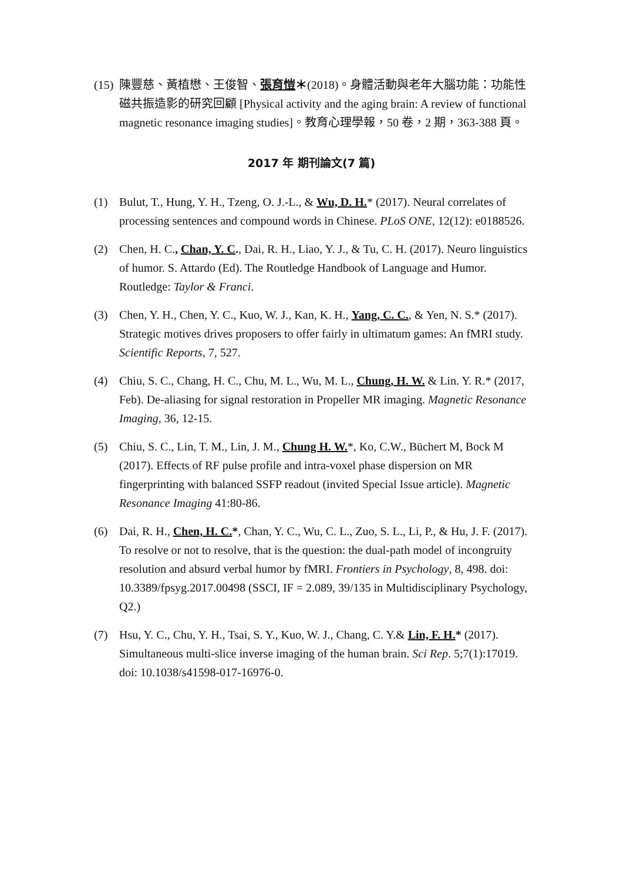(15) 陳豐慈、黃植懋、王俊智、張育愷＊(2018)。身體活動與老年大腦功能：功能性磁共振造影的研究回顧 [Physical activity and the aging brain: A review of functional magnetic resonance imaging studies]。教育心理學報，50 卷，2 期，363-388 頁。
2017 年 期刊論文(7 篇)
(1) Bulut, T., Hung, Y. H., Tzeng, O. J.-L., & Wu, D. H.* (2017). Neural correlates of processing sentences and compound words in Chinese. PLoS ONE, 12(12): e0188526.
(2) Chen, H. C., Chan, Y. C., Dai, R. H., Liao, Y. J., & Tu, C. H. (2017). Neuro linguistics of humor. S. Attardo (Ed). The Routledge Handbook of Language and Humor. Routledge: Taylor & Franci.
(3) Chen, Y. H., Chen, Y. C., Kuo, W. J., Kan, K. H., Yang, C. C., & Yen, N. S.* (2017). Strategic motives drives proposers to offer fairly in ultimatum games: An fMRI study. Scientific Reports, 7, 527.
(4) Chiu, S. C., Chang, H. C., Chu, M. L., Wu, M. L., Chung, H. W. & Lin. Y. R.* (2017, Feb). De-aliasing for signal restoration in Propeller MR imaging. Magnetic Resonance Imaging, 36, 12-15.
(5) Chiu, S. C., Lin, T. M., Lin, J. M., Chung H. W.*, Ko, C.W., Büchert M, Bock M (2017). Effects of RF pulse profile and intra-voxel phase dispersion on MR fingerprinting with balanced SSFP readout (invited Special Issue article). Magnetic Resonance Imaging 41:80-86.
(6) Dai, R. H., Chen, H. C.*, Chan, Y. C., Wu, C. L., Zuo, S. L., Li, P., & Hu, J. F. (2017). To resolve or not to resolve, that is the question: the dual-path model of incongruity resolution and absurd verbal humor by fMRI. Frontiers in Psychology, 8, 498. doi: 10.3389/fpsyg.2017.00498 (SSCI, IF = 2.089, 39/135 in Multidisciplinary Psychology, Q2.)
(7) Hsu, Y. C., Chu, Y. H., Tsai, S. Y., Kuo, W. J., Chang, C. Y.& Lin, F. H.* (2017). Simultaneous multi-slice inverse imaging of the human brain. Sci Rep. 5;7(1):17019. doi: 10.1038/s41598-017-16976-0.